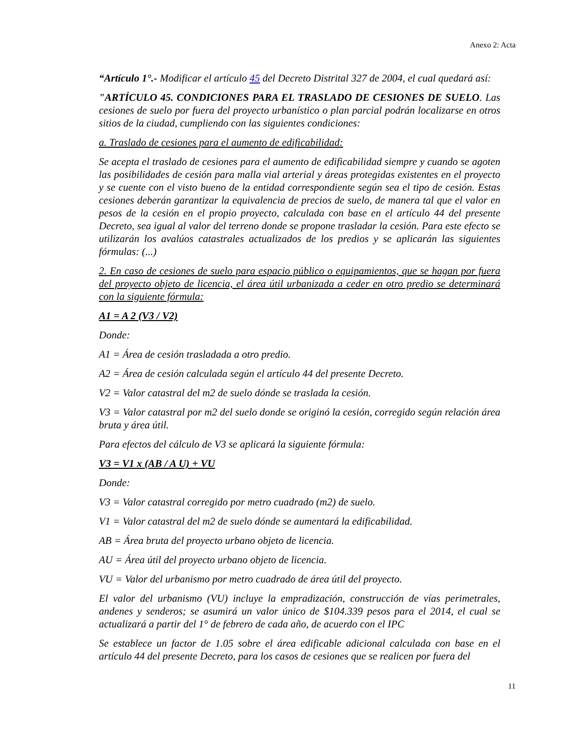Anexo 2: Acta
“Artículo 1°.- Modificar el artículo 45 del Decreto Distrital 327 de 2004, el cual quedará así:
"ARTÍCULO 45. CONDICIONES PARA EL TRASLADO DE CESIONES DE SUELO. Las cesiones de suelo por fuera del proyecto urbanístico o plan parcial podrán localizarse en otros sitios de la ciudad, cumpliendo con las siguientes condiciones:
a. Traslado de cesiones para el aumento de edificabilidad:
Se acepta el traslado de cesiones para el aumento de edificabilidad siempre y cuando se agoten las posibilidades de cesión para malla vial arterial y áreas protegidas existentes en el proyecto y se cuente con el visto bueno de la entidad correspondiente según sea el tipo de cesión. Estas cesiones deberán garantizar la equivalencia de precios de suelo, de manera tal que el valor en pesos de la cesión en el propio proyecto, calculada con base en el artículo 44 del presente Decreto, sea igual al valor del terreno donde se propone trasladar la cesión. Para este efecto se utilizarán los avalúos catastrales actualizados de los predios y se aplicarán las siguientes fórmulas: (...)
2. En caso de cesiones de suelo para espacio público o equipamientos, que se hagan por fuera del proyecto objeto de licencia, el área útil urbanizada a ceder en otro predio se determinará con la siguiente fórmula:
A1 = A 2 (V3 / V2)
Donde:
A1 = Área de cesión trasladada a otro predio.
A2 = Área de cesión calculada según el artículo 44 del presente Decreto.
V2 = Valor catastral del m2 de suelo dónde se traslada la cesión.
V3 = Valor catastral por m2 del suelo donde se originó la cesión, corregido según relación área bruta y área útil.
Para efectos del cálculo de V3 se aplicará la siguiente fórmula:
V3 = V1 x (AB / A U) + VU
Donde:
V3 = Valor catastral corregido por metro cuadrado (m2) de suelo.
V1 = Valor catastral del m2 de suelo dónde se aumentará la edificabilidad.
AB = Área bruta del proyecto urbano objeto de licencia.
AU = Área útil del proyecto urbano objeto de licencia.
VU = Valor del urbanismo por metro cuadrado de área útil del proyecto.
El valor del urbanismo (VU) incluye la empradización, construcción de vías perimetrales, andenes y senderos; se asumirá un valor único de $104.339 pesos para el 2014, el cual se actualizará a partir del 1° de febrero de cada año, de acuerdo con el IPC
Se establece un factor de 1.05 sobre el área edificable adicional calculada con base en el artículo 44 del presente Decreto, para los casos de cesiones que se realicen por fuera del
11